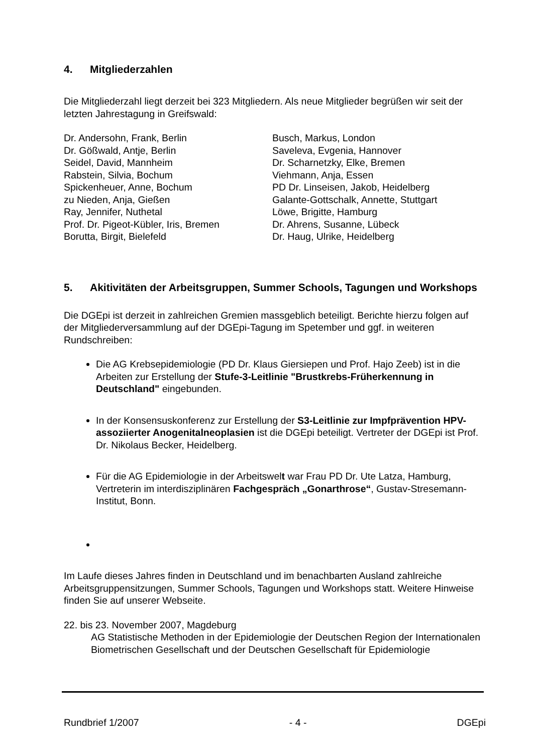4. Mitgliederzahlen
Die Mitgliederzahl liegt derzeit bei 323 Mitgliedern. Als neue Mitglieder begrüßen wir seit der letzten Jahrestagung in Greifswald:
Dr. Andersohn, Frank, Berlin
Dr. Gößwald, Antje, Berlin
Seidel, David, Mannheim
Rabstein, Silvia, Bochum
Spickenheuer, Anne, Bochum
zu Nieden, Anja, Gießen
Ray, Jennifer, Nuthetal
Prof. Dr. Pigeot-Kübler, Iris, Bremen
Borutta, Birgit, Bielefeld
Busch, Markus, London
Saveleva, Evgenia, Hannover
Dr. Scharnetzky, Elke, Bremen
Viehmann, Anja, Essen
PD Dr. Linseisen, Jakob, Heidelberg
Galante-Gottschalk, Annette, Stuttgart
Löwe, Brigitte, Hamburg
Dr. Ahrens, Susanne, Lübeck
Dr. Haug, Ulrike, Heidelberg
5. Akitivitäten der Arbeitsgruppen, Summer Schools, Tagungen und Workshops
Die DGEpi ist derzeit in zahlreichen Gremien massgeblich beteiligt. Berichte hierzu folgen auf der Mitgliederversammlung auf der DGEpi-Tagung im Spetember und ggf. in weiteren Rundschreiben:
Die AG Krebsepidemiologie (PD Dr. Klaus Giersiepen und Prof. Hajo Zeeb) ist in die Arbeiten zur Erstellung der Stufe-3-Leitlinie "Brustkrebs-Früherkennung in Deutschland" eingebunden.
In der Konsensuskonferenz zur Erstellung der S3-Leitlinie zur Impfprävention HPV-assoziierter Anogenitalneoplasien ist die DGEpi beteiligt. Vertreter der DGEpi ist Prof. Dr. Nikolaus Becker, Heidelberg.
Für die AG Epidemiologie in der Arbeitswelt war Frau PD Dr. Ute Latza, Hamburg, Vertreterin im interdisziplinären Fachgespräch „Gonarthrose“, Gustav-Stresemann-Institut, Bonn.
Im Laufe dieses Jahres finden in Deutschland und im benachbarten Ausland zahlreiche Arbeitsgruppensitzungen, Summer Schools, Tagungen und Workshops statt. Weitere Hinweise finden Sie auf unserer Webseite.
22. bis 23. November 2007, Magdeburg
AG Statistische Methoden in der Epidemiologie der Deutschen Region der Internationalen Biometrischen Gesellschaft und der Deutschen Gesellschaft für Epidemiologie
Rundbrief 1/2007 - 4 - DGEpi